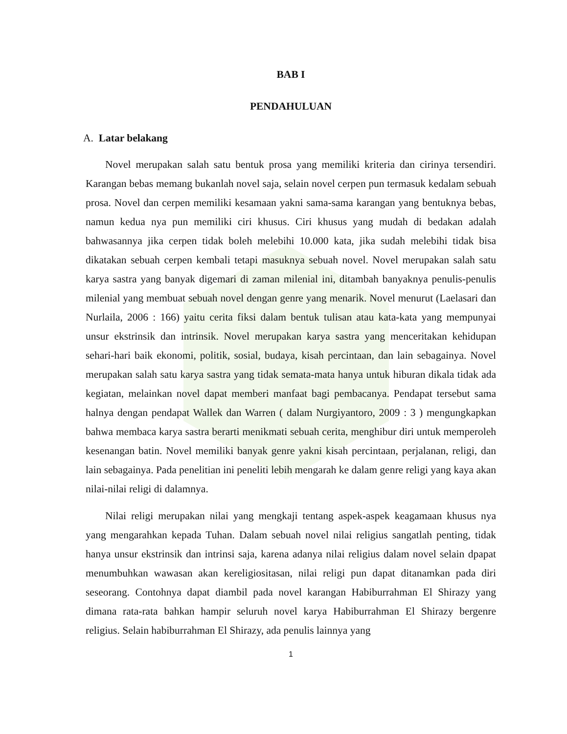BAB I
PENDAHULUAN
A. Latar belakang
Novel merupakan salah satu bentuk prosa yang memiliki kriteria dan cirinya tersendiri. Karangan bebas memang bukanlah novel saja, selain novel cerpen pun termasuk kedalam sebuah prosa. Novel dan cerpen memiliki kesamaan yakni sama-sama karangan yang bentuknya bebas, namun kedua nya pun memiliki ciri khusus. Ciri khusus yang mudah di bedakan adalah bahwasannya jika cerpen tidak boleh melebihi 10.000 kata, jika sudah melebihi tidak bisa dikatakan sebuah cerpen kembali tetapi masuknya sebuah novel. Novel merupakan salah satu karya sastra yang banyak digemari di zaman milenial ini, ditambah banyaknya penulis-penulis milenial yang membuat sebuah novel dengan genre yang menarik. Novel menurut (Laelasari dan Nurlaila, 2006 : 166) yaitu cerita fiksi dalam bentuk tulisan atau kata-kata yang mempunyai unsur ekstrinsik dan intrinsik. Novel merupakan karya sastra yang menceritakan kehidupan sehari-hari baik ekonomi, politik, sosial, budaya, kisah percintaan, dan lain sebagainya. Novel merupakan salah satu karya sastra yang tidak semata-mata hanya untuk hiburan dikala tidak ada kegiatan, melainkan novel dapat memberi manfaat bagi pembacanya. Pendapat tersebut sama halnya dengan pendapat Wallek dan Warren ( dalam Nurgiyantoro, 2009 : 3 ) mengungkapkan bahwa membaca karya sastra berarti menikmati sebuah cerita, menghibur diri untuk memperoleh kesenangan batin. Novel memiliki banyak genre yakni kisah percintaan, perjalanan, religi, dan lain sebagainya. Pada penelitian ini peneliti lebih mengarah ke dalam genre religi yang kaya akan nilai-nilai religi di dalamnya.
Nilai religi merupakan nilai yang mengkaji tentang aspek-aspek keagamaan khusus nya yang mengarahkan kepada Tuhan. Dalam sebuah novel nilai religius sangatlah penting, tidak hanya unsur ekstrinsik dan intrinsi saja, karena adanya nilai religius dalam novel selain dpapat menumbuhkan wawasan akan kereligiositasan, nilai religi pun dapat ditanamkan pada diri seseorang. Contohnya dapat diambil pada novel karangan Habiburrahman El Shirazy yang dimana rata-rata bahkan hampir seluruh novel karya Habiburrahman El Shirazy bergenre religius. Selain habiburrahman El Shirazy, ada penulis lainnya yang
1